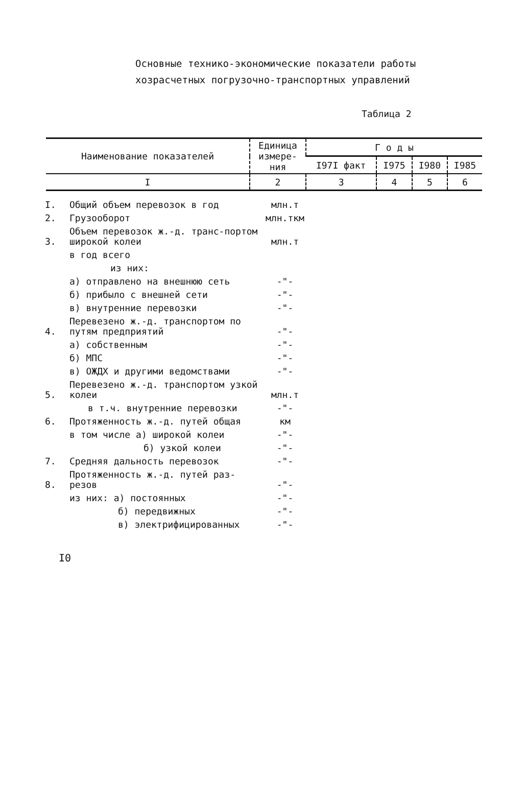Основные технико-экономические показатели работы
хозрасчетных погрузочно-транспортных управлений
Таблица 2
| Наименование показателей | Единица измере-ния | Г о д ы | | | |
| --- | --- | --- | --- | --- | --- |
| | | I97I факт | I975 | I980 | I985 |
| I | 2 | 3 | 4 | 5 | 6 |
| I. | Общий объем перевозок в год | млн.т |
| 2. | Грузооборот | млн.ткм |
| 3. | Объем перевозок ж.-д. транс-портом широкой колеи | млн.т |
| | в год всего | |
| | из них: | |
| | а) отправлено на внешнюю сеть | -"- |
| | б) прибыло с внешней сети | -"- |
| | в) внутренние перевозки | -"- |
| 4. | Перевезено ж.-д. транспортом по путям предприятий | -"- |
| | а) собственным | -"- |
| | б) МПС | -"- |
| | в) ОЖДХ и другими ведомствами | -"- |
| 5. | Перевезено ж.-д. транспортом узкой колеи | млн.т |
| | в т.ч. внутренние перевозки | -"- |
| 6. | Протяженность ж.-д. путей общая | км |
| | в том числе а) широкой колеи | -"- |
| | б) узкой колеи | -"- |
| 7. | Средняя дальность перевозок | -"- |
| 8. | Протяженность ж.-д. путей раз-резов | -"- |
| | из них: а) постоянных | -"- |
| | б) передвижных | -"- |
| | в) электрифицированных | -"- |
I0